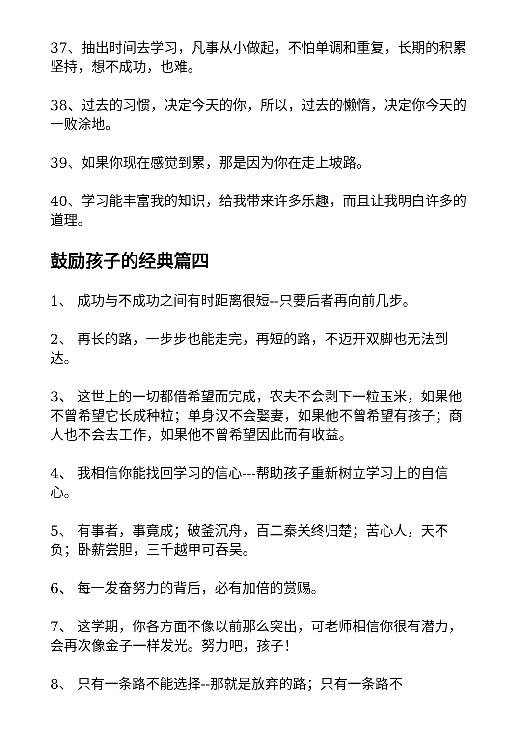37、抽出时间去学习，凡事从小做起，不怕单调和重复，长期的积累坚持，想不成功，也难。
38、过去的习惯，决定今天的你，所以，过去的懒惰，决定你今天的一败涂地。
39、如果你现在感觉到累，那是因为你在走上坡路。
40、学习能丰富我的知识，给我带来许多乐趣，而且让我明白许多的道理。
鼓励孩子的经典篇四
1、 成功与不成功之间有时距离很短--只要后者再向前几步。
2、 再长的路，一步步也能走完，再短的路，不迈开双脚也无法到达。
3、 这世上的一切都借希望而完成，农夫不会剥下一粒玉米，如果他不曾希望它长成种粒；单身汉不会娶妻，如果他不曾希望有孩子；商人也不会去工作，如果他不曾希望因此而有收益。
4、 我相信你能找回学习的信心---帮助孩子重新树立学习上的自信心。
5、 有事者，事竟成；破釜沉舟，百二秦关终归楚；苦心人，天不负；卧薪尝胆，三千越甲可吞吴。
6、 每一发奋努力的背后，必有加倍的赏赐。
7、 这学期，你各方面不像以前那么突出，可老师相信你很有潜力，会再次像金子一样发光。努力吧，孩子！
8、 只有一条路不能选择--那就是放弃的路；只有一条路不